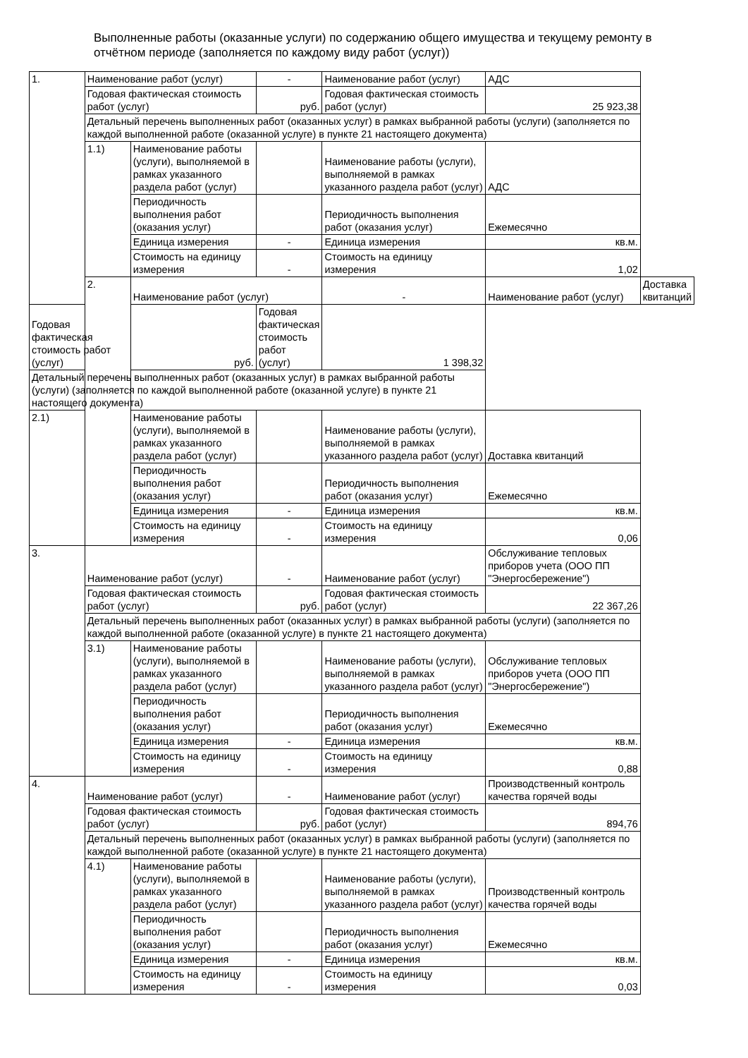Выполненные работы (оказанные услуги) по содержанию общего имущества и текущему ремонту в отчётном периоде (заполняется по каждому виду работ (услуг))
| 1. | Наименование работ (услуг) | | - | Наименование работ (услуг) | АДС | |
| | Годовая фактическая стоимость работ (услуг) | | руб. | Годовая фактическая стоимость работ (услуг) | 25 923,38 | |
| | Детальный перечень выполненных работ (оказанных услуг) в рамках выбранной работы (услуги) (заполняется по каждой выполненной работе (оказанной услуге) в пункте 21 настоящего документа) | | | | | |
| | 1.1) | Наименование работы (услуги), выполняемой в рамках указанного раздела работ (услуг) | | Наименование работы (услуги), выполняемой в рамках указанного раздела работ (услуг) | АДС | |
| | | Периодичность выполнения работ (оказания услуг) | | Периодичность выполнения работ (оказания услуг) | Ежемесячно | |
| | | Единица измерения | - | Единица измерения | кв.м. | |
| | | Стоимость на единицу измерения | - | Стоимость на единицу измерения | 1,02 | |
| | 2. | Наименование работ (услуг) | | - | Наименование работ (услуг) | Доставка квитанций |
| Годовая фактическая стоимость работ (услуг) | | руб. | Годовая фактическая стоимость работ (услуг) | 1 398,32 | | |
| Детальный перечень выполненных работ (оказанных услуг) в рамках выбранной работы (услуги) (заполняется по каждой выполненной работе (оказанной услуге) в пункте 21 настоящего документа) | | | | | | |
| 2.1) | | Наименование работы (услуги), выполняемой в рамках указанного раздела работ (услуг) | | Наименование работы (услуги), выполняемой в рамках указанного раздела работ (услуг) | Доставка квитанций | |
| | | Периодичность выполнения работ (оказания услуг) | | Периодичность выполнения работ (оказания услуг) | Ежемесячно | |
| | | Единица измерения | - | Единица измерения | кв.м. | |
| | | Стоимость на единицу измерения | - | Стоимость на единицу измерения | 0,06 | |
| 3. | Наименование работ (услуг) | | - | Наименование работ (услуг) | Обслуживание тепловых приборов учета (ООО ПП "Энергосбережение") | |
| | Годовая фактическая стоимость работ (услуг) | | руб. | Годовая фактическая стоимость работ (услуг) | 22 367,26 | |
| | Детальный перечень выполненных работ (оказанных услуг) в рамках выбранной работы (услуги) (заполняется по каждой выполненной работе (оказанной услуге) в пункте 21 настоящего документа) | | | | | |
| | 3.1) | Наименование работы (услуги), выполняемой в рамках указанного раздела работ (услуг) | | Наименование работы (услуги), выполняемой в рамках указанного раздела работ (услуг) | Обслуживание тепловых приборов учета (ООО ПП "Энергосбережение") | |
| | | Периодичность выполнения работ (оказания услуг) | | Периодичность выполнения работ (оказания услуг) | Ежемесячно | |
| | | Единица измерения | - | Единица измерения | кв.м. | |
| | | Стоимость на единицу измерения | - | Стоимость на единицу измерения | 0,88 | |
| 4. | Наименование работ (услуг) | | - | Наименование работ (услуг) | Производственный контроль качества горячей воды | |
| | Годовая фактическая стоимость работ (услуг) | | руб. | Годовая фактическая стоимость работ (услуг) | 894,76 | |
| | Детальный перечень выполненных работ (оказанных услуг) в рамках выбранной работы (услуги) (заполняется по каждой выполненной работе (оказанной услуге) в пункте 21 настоящего документа) | | | | | |
| | 4.1) | Наименование работы (услуги), выполняемой в рамках указанного раздела работ (услуг) | | Наименование работы (услуги), выполняемой в рамках указанного раздела работ (услуг) | Производственный контроль качества горячей воды | |
| | | Периодичность выполнения работ (оказания услуг) | | Периодичность выполнения работ (оказания услуг) | Ежемесячно | |
| | | Единица измерения | - | Единица измерения | кв.м. | |
| | | Стоимость на единицу измерения | - | Стоимость на единицу измерения | 0,03 | |